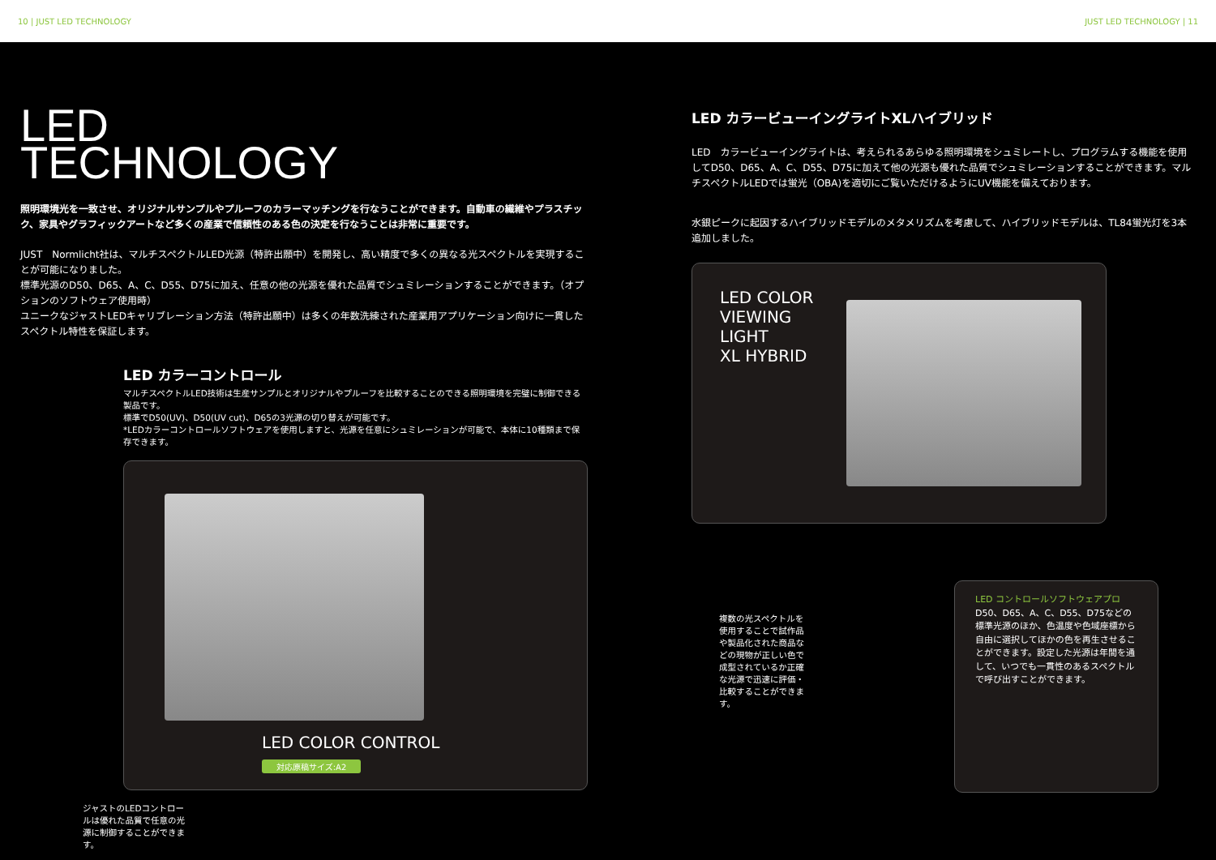10 | JUST LED TECHNOLOGY JUST LED TECHNOLOGY | 11
LED
TECHNOLOGY
照明環境光を一致させ、オリジナルサンプルやプルーフのカラーマッチングを行なうことができます。自動車の繊維やプラスチック、家具やグラフィックアートなど多くの産業で信頼性のある色の決定を行なうことは非常に重要です。
JUST　Normlicht社は、マルチスペクトルLED光源（特許出願中）を開発し、高い精度で多くの異なる光スペクトルを実現することが可能になりました。
標準光源のD50、D65、A、C、D55、D75に加え、任意の他の光源を優れた品質でシュミレーションすることができます。（オプションのソフトウェア使用時）
ユニークなジャストLEDキャリブレーション方法（特許出願中）は多くの年数洗練された産業用アプリケーション向けに一貫したスペクトル特性を保証します。
LED カラーコントロール
マルチスペクトルLED技術は生産サンプルとオリジナルやプルーフを比較することのできる照明環境を完璧に制御できる製品です。
標準でD50(UV)、D50(UV cut)、D65の3光源の切り替えが可能です。
*LEDカラーコントロールソフトウェアを使用しますと、光源を任意にシュミレーションが可能で、本体に10種類まで保存できます。
LED COLOR CONTROL
対応原稿サイズ:A2
ジャストのLEDコントロールは優れた品質で任意の光源に制御することができます。
LED カラービューイングライトXLハイブリッド
LED　カラービューイングライトは、考えられるあらゆる照明環境をシュミレートし、プログラムする機能を使用してD50、D65、A、C、D55、D75に加えて他の光源も優れた品質でシュミレーションすることができます。マルチスペクトルLEDでは蛍光（OBA)を適切にご覧いただけるようにUV機能を備えております。
水銀ピークに起因するハイブリッドモデルのメタメリズムを考慮して、ハイブリッドモデルは、TL84蛍光灯を3本追加しました。
LED COLOR
VIEWING
LIGHT
XL HYBRID
複数の光スペクトルを使用することで試作品や製品化された商品などの現物が正しい色で成型されているか正確な光源で迅速に評価・比較することができます。
LED コントロールソフトウェアプロ
D50、D65、A、C、D55、D75などの標準光源のほか、色温度や色域座標から自由に選択してほかの色を再生させることができます。設定した光源は年間を通して、いつでも一貫性のあるスペクトルで呼び出すことができます。